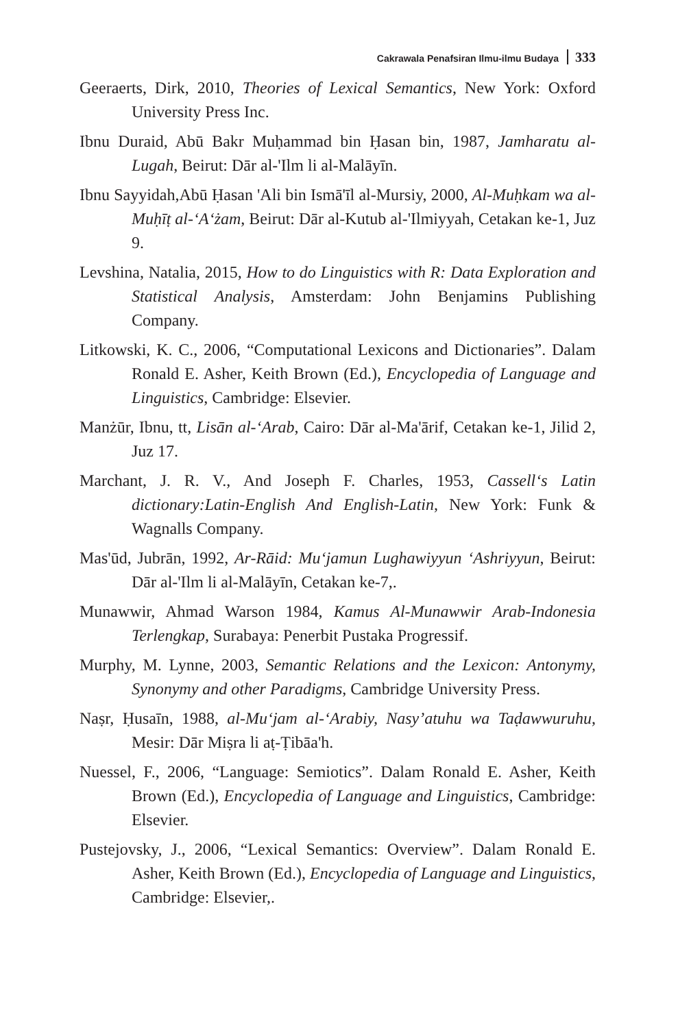Cakrawala Penafsiran Ilmu-ilmu Budaya 333
Geeraerts, Dirk, 2010, Theories of Lexical Semantics, New York: Oxford University Press Inc.
Ibnu Duraid, Abū Bakr Muḥammad bin Ḥasan bin, 1987, Jamharatu al-Lugah, Beirut: Dār al-'Ilm li al-Malāyīn.
Ibnu Sayyidah,Abū Ḥasan 'Ali bin Ismā'īl al-Mursiy, 2000, Al-Muḥkam wa al-Muḥīṭ al-‘A‘żam, Beirut: Dār al-Kutub al-'Ilmiyyah, Cetakan ke-1, Juz 9.
Levshina, Natalia, 2015, How to do Linguistics with R: Data Exploration and Statistical Analysis, Amsterdam: John Benjamins Publishing Company.
Litkowski, K. C., 2006, “Computational Lexicons and Dictionaries”. Dalam Ronald E. Asher, Keith Brown (Ed.), Encyclopedia of Language and Linguistics, Cambridge: Elsevier.
Manżūr, Ibnu, tt, Lisān al-‘Arab, Cairo: Dār al-Ma'ārif, Cetakan ke-1, Jilid 2, Juz 17.
Marchant, J. R. V., And Joseph F. Charles, 1953, Cassell‘s Latin dictionary:Latin-English And English-Latin, New York: Funk & Wagnalls Company.
Mas'ūd, Jubrān, 1992, Ar-Rāid: Mu‘jamun Lughawiyyun ‘Ashriyyun, Beirut: Dār al-'Ilm li al-Malāyīn, Cetakan ke-7,.
Munawwir, Ahmad Warson 1984, Kamus Al-Munawwir Arab-Indonesia Terlengkap, Surabaya: Penerbit Pustaka Progressif.
Murphy, M. Lynne, 2003, Semantic Relations and the Lexicon: Antonymy, Synonymy and other Paradigms, Cambridge University Press.
Naṣr, Ḥusaīn, 1988, al-Mu‘jam al-‘Arabiy, Nasy’atuhu wa Taḍawwuruhu, Mesir: Dār Miṣra li aṭ-Ṭibāa'h.
Nuessel, F., 2006, “Language: Semiotics”. Dalam Ronald E. Asher, Keith Brown (Ed.), Encyclopedia of Language and Linguistics, Cambridge: Elsevier.
Pustejovsky, J., 2006, “Lexical Semantics: Overview”. Dalam Ronald E. Asher, Keith Brown (Ed.), Encyclopedia of Language and Linguistics, Cambridge: Elsevier,.